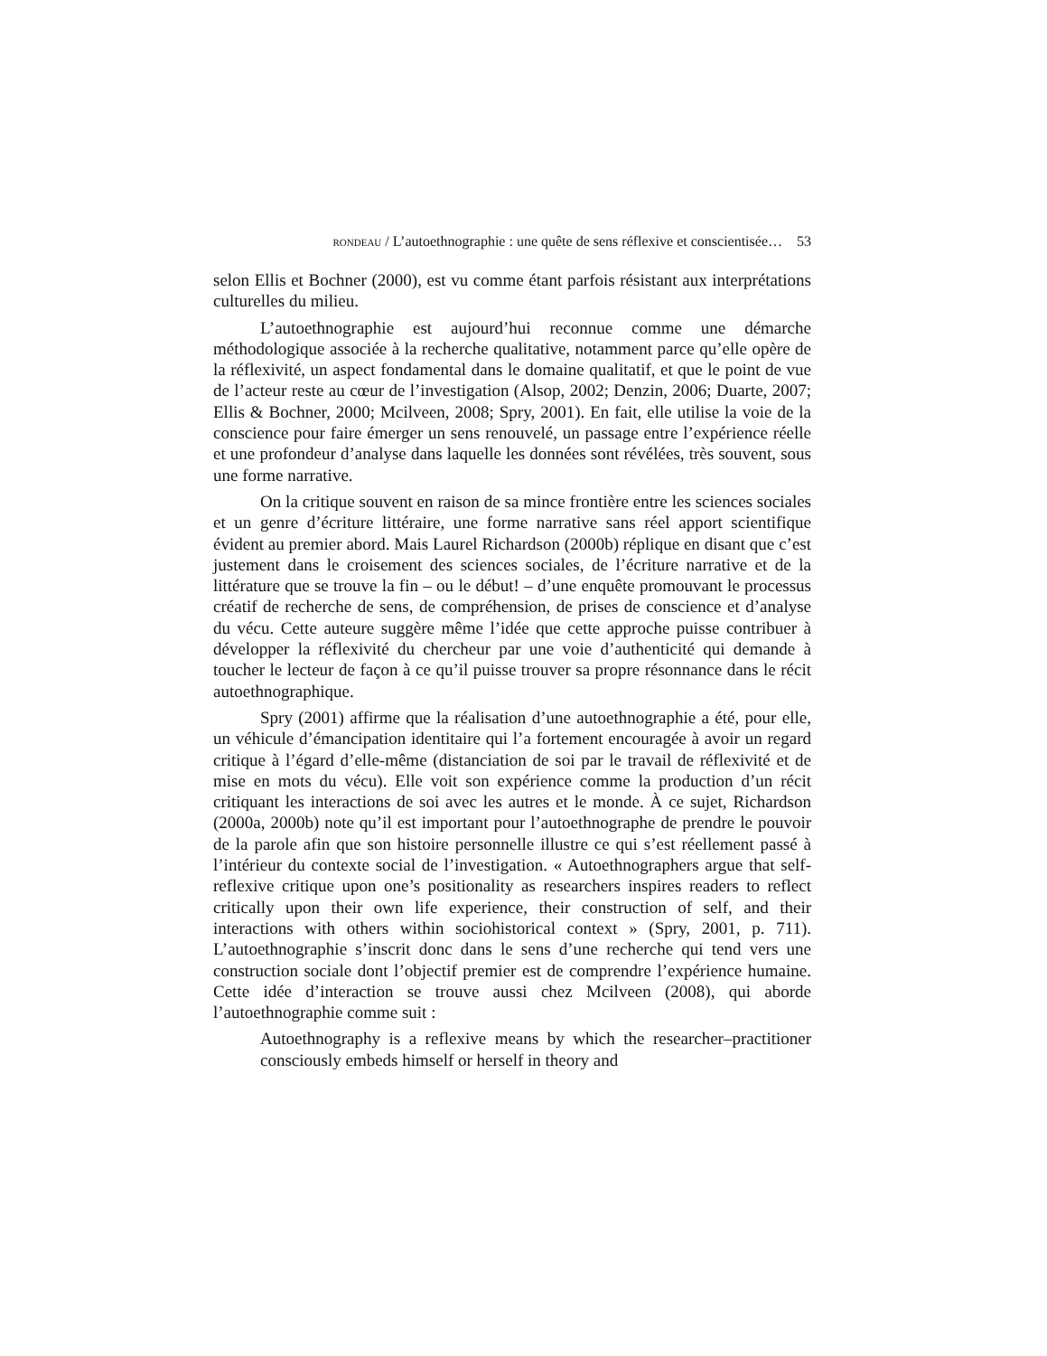RONDEAU / L’autoethnographie : une quête de sens réflexive et conscientisée… 53
selon Ellis et Bochner (2000), est vu comme étant parfois résistant aux interprétations culturelles du milieu.
L’autoethnographie est aujourd’hui reconnue comme une démarche méthodologique associée à la recherche qualitative, notamment parce qu’elle opère de la réflexivité, un aspect fondamental dans le domaine qualitatif, et que le point de vue de l’acteur reste au cœur de l’investigation (Alsop, 2002; Denzin, 2006; Duarte, 2007; Ellis & Bochner, 2000; Mcilveen, 2008; Spry, 2001). En fait, elle utilise la voie de la conscience pour faire émerger un sens renouvelé, un passage entre l’expérience réelle et une profondeur d’analyse dans laquelle les données sont révélées, très souvent, sous une forme narrative.
On la critique souvent en raison de sa mince frontière entre les sciences sociales et un genre d’écriture littéraire, une forme narrative sans réel apport scientifique évident au premier abord. Mais Laurel Richardson (2000b) réplique en disant que c’est justement dans le croisement des sciences sociales, de l’écriture narrative et de la littérature que se trouve la fin – ou le début! – d’une enquête promouvant le processus créatif de recherche de sens, de compréhension, de prises de conscience et d’analyse du vécu. Cette auteure suggère même l’idée que cette approche puisse contribuer à développer la réflexivité du chercheur par une voie d’authenticité qui demande à toucher le lecteur de façon à ce qu’il puisse trouver sa propre résonnance dans le récit autoethnographique.
Spry (2001) affirme que la réalisation d’une autoethnographie a été, pour elle, un véhicule d’émancipation identitaire qui l’a fortement encouragée à avoir un regard critique à l’égard d’elle-même (distanciation de soi par le travail de réflexivité et de mise en mots du vécu). Elle voit son expérience comme la production d’un récit critiquant les interactions de soi avec les autres et le monde. À ce sujet, Richardson (2000a, 2000b) note qu’il est important pour l’autoethnographe de prendre le pouvoir de la parole afin que son histoire personnelle illustre ce qui s’est réellement passé à l’intérieur du contexte social de l’investigation. « Autoethnographers argue that self-reflexive critique upon one’s positionality as researchers inspires readers to reflect critically upon their own life experience, their construction of self, and their interactions with others within sociohistorical context » (Spry, 2001, p. 711). L’autoethnographie s’inscrit donc dans le sens d’une recherche qui tend vers une construction sociale dont l’objectif premier est de comprendre l’expérience humaine. Cette idée d’interaction se trouve aussi chez Mcilveen (2008), qui aborde l’autoethnographie comme suit :
Autoethnography is a reflexive means by which the researcher–practitioner consciously embeds himself or herself in theory and